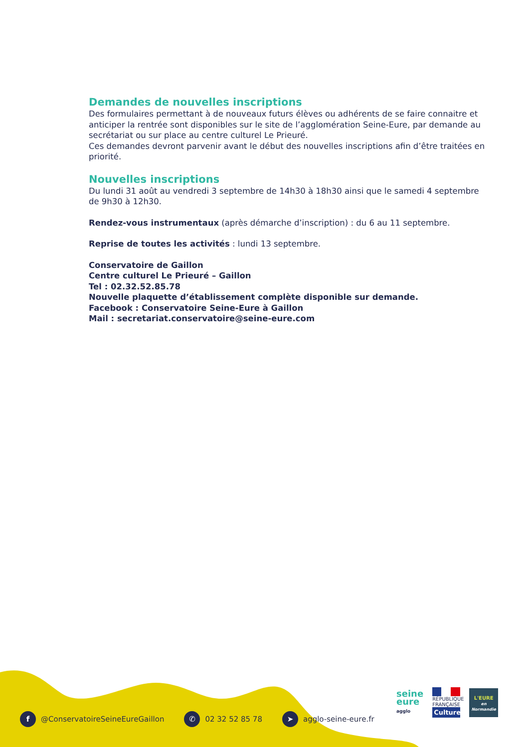Demandes de nouvelles inscriptions
Des formulaires permettant à de nouveaux futurs élèves ou adhérents de se faire connaitre et anticiper la rentrée sont disponibles sur le site de l’agglomération Seine-Eure, par demande au secrétariat ou sur place au centre culturel Le Prieuré.
Ces demandes devront parvenir avant le début des nouvelles inscriptions afin d’être traitées en priorité.
Nouvelles inscriptions
Du lundi 31 août au vendredi 3 septembre de 14h30 à 18h30 ainsi que le samedi 4 septembre de 9h30 à 12h30.
Rendez-vous instrumentaux (après démarche d’inscription) : du 6 au 11 septembre.
Reprise de toutes les activités : lundi 13 septembre.
Conservatoire de Gaillon
Centre culturel Le Prieuré – Gaillon
Tel : 02.32.52.85.78
Nouvelle plaquette d’établissement complète disponible sur demande.
Facebook : Conservatoire Seine-Eure à Gaillon
Mail : secretariat.conservatoire@seine-eure.com
f @ConservatoireSeineEureGaillon ✆ 02 32 52 85 78 ➤ agglo-seine-eure.fr
seine
eure
agglo
RÉPUBLIQUE FRANÇAISE
Culture
L'EURE
en Normandie